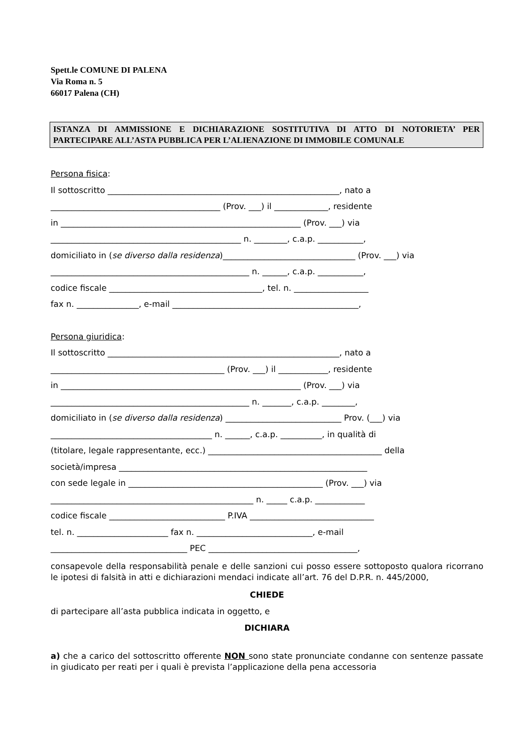Spett.le COMUNE DI PALENA
Via Roma n. 5
66017 Palena (CH)
ISTANZA DI AMMISSIONE E DICHIARAZIONE SOSTITUTIVA DI ATTO DI NOTORIETA’ PER PARTECIPARE ALL’ASTA PUBBLICA PER L’ALIENAZIONE DI IMMOBILE COMUNALE
Persona fisica:
Il sottoscritto ________________________________________________________, nato a
_________________________________________ (Prov. ___) il _____________, residente
in __________________________________________________________ (Prov. ___) via
______________________________________________ n. ________, c.a.p. ___________,
domiciliato in (se diverso dalla residenza)________________________________ (Prov. ___) via
________________________________________________ n. ______, c.a.p. ___________,
codice fiscale _____________________________________, tel. n. __________________
fax n. _______________, e-mail _____________________________________________,
Persona giuridica:
Il sottoscritto ________________________________________________________, nato a
__________________________________________ (Prov. ___) il ____________, residente
in __________________________________________________________ (Prov. ___) via
________________________________________________ n. _______, c.a.p. ________,
domiciliato in (se diverso dalla residenza) ____________________________ Prov. (___) via
_______________________________________ n. ______, c.a.p. __________, in qualità di
(titolare, legale rappresentante, ecc.) __________________________________________ della
società/impresa ____________________________________________________________
con sede legale in _______________________________________________ (Prov. ___) via
_________________________________________________ n. _____ c.a.p. ____________
codice fiscale ____________________________ P.IVA ______________________________
tel. n. ______________________ fax n. ____________________________, e-mail
_________________________________ PEC ____________________________________,
consapevole della responsabilità penale e delle sanzioni cui posso essere sottoposto qualora ricorrano le ipotesi di falsità in atti e dichiarazioni mendaci indicate all’art. 76 del D.P.R. n. 445/2000,
CHIEDE
di partecipare all’asta pubblica indicata in oggetto, e
DICHIARA
a) che a carico del sottoscritto offerente NON sono state pronunciate condanne con sentenze passate in giudicato per reati per i quali è prevista l’applicazione della pena accessoria